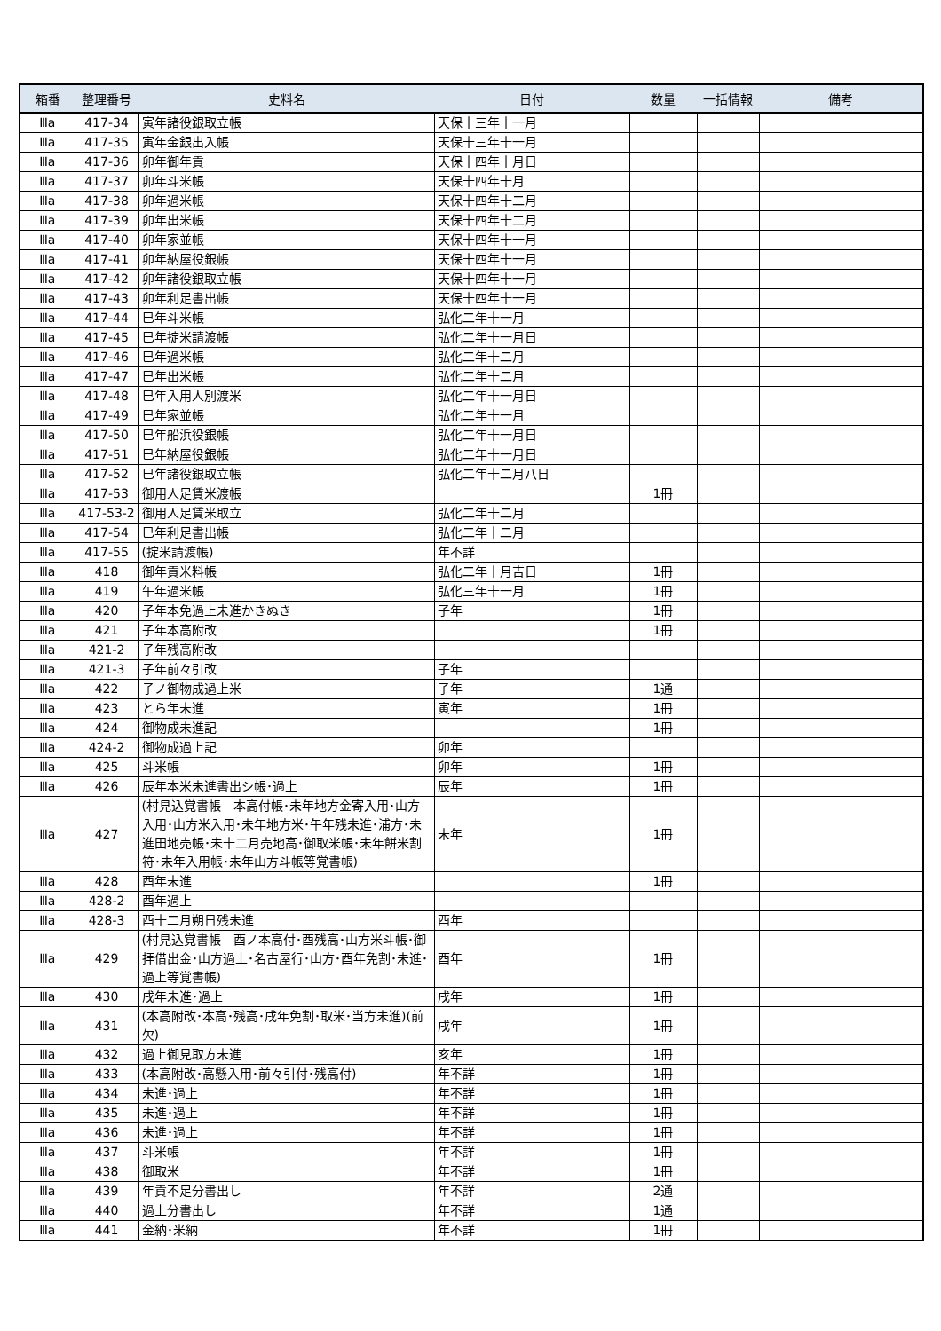| 箱番 | 整理番号 | 史料名 | 日付 | 数量 | 一括情報 | 備考 |
| --- | --- | --- | --- | --- | --- | --- |
| Ⅲa | 417-34 | 寅年諸役銀取立帳 | 天保十三年十一月 | | | |
| Ⅲa | 417-35 | 寅年金銀出入帳 | 天保十三年十一月 | | | |
| Ⅲa | 417-36 | 卯年御年貢 | 天保十四年十月日 | | | |
| Ⅲa | 417-37 | 卯年斗米帳 | 天保十四年十月 | | | |
| Ⅲa | 417-38 | 卯年過米帳 | 天保十四年十二月 | | | |
| Ⅲa | 417-39 | 卯年出米帳 | 天保十四年十二月 | | | |
| Ⅲa | 417-40 | 卯年家並帳 | 天保十四年十一月 | | | |
| Ⅲa | 417-41 | 卯年納屋役銀帳 | 天保十四年十一月 | | | |
| Ⅲa | 417-42 | 卯年諸役銀取立帳 | 天保十四年十一月 | | | |
| Ⅲa | 417-43 | 卯年利足書出帳 | 天保十四年十一月 | | | |
| Ⅲa | 417-44 | 巳年斗米帳 | 弘化二年十一月 | | | |
| Ⅲa | 417-45 | 巳年掟米請渡帳 | 弘化二年十一月日 | | | |
| Ⅲa | 417-46 | 巳年過米帳 | 弘化二年十二月 | | | |
| Ⅲa | 417-47 | 巳年出米帳 | 弘化二年十二月 | | | |
| Ⅲa | 417-48 | 巳年入用人別渡米 | 弘化二年十一月日 | | | |
| Ⅲa | 417-49 | 巳年家並帳 | 弘化二年十一月 | | | |
| Ⅲa | 417-50 | 巳年船浜役銀帳 | 弘化二年十一月日 | | | |
| Ⅲa | 417-51 | 巳年納屋役銀帳 | 弘化二年十一月日 | | | |
| Ⅲa | 417-52 | 巳年諸役銀取立帳 | 弘化二年十二月八日 | | | |
| Ⅲa | 417-53 | 御用人足賃米渡帳 | | 1冊 | | |
| Ⅲa | 417-53-2 | 御用人足賃米取立 | 弘化二年十二月 | | | |
| Ⅲa | 417-54 | 巳年利足書出帳 | 弘化二年十二月 | | | |
| Ⅲa | 417-55 | (掟米請渡帳) | 年不詳 | | | |
| Ⅲa | 418 | 御年貢米料帳 | 弘化二年十月吉日 | 1冊 | | |
| Ⅲa | 419 | 午年過米帳 | 弘化三年十一月 | 1冊 | | |
| Ⅲa | 420 | 子年本免過上未進かきぬき | 子年 | 1冊 | | |
| Ⅲa | 421 | 子年本高附改 | | 1冊 | | |
| Ⅲa | 421-2 | 子年残高附改 | | | | |
| Ⅲa | 421-3 | 子年前々引改 | 子年 | | | |
| Ⅲa | 422 | 子ノ御物成過上米 | 子年 | 1通 | | |
| Ⅲa | 423 | とら年未進 | 寅年 | 1冊 | | |
| Ⅲa | 424 | 御物成未進記 | | 1冊 | | |
| Ⅲa | 424-2 | 御物成過上記 | 卯年 | | | |
| Ⅲa | 425 | 斗米帳 | 卯年 | 1冊 | | |
| Ⅲa | 426 | 辰年本米未進書出シ帳･過上 | 辰年 | 1冊 | | |
| Ⅲa | 427 | (村見込覚書帳 本高付帳･未年地方金寄入用･山方入用･山方米入用･未年地方米･午年残未進･浦方･未進田地売帳･未十二月売地高･御取米帳･未年餅米割符･未年入用帳･未年山方斗帳等覚書帳) | 未年 | 1冊 | | |
| Ⅲa | 428 | 酉年未進 | | 1冊 | | |
| Ⅲa | 428-2 | 酉年過上 | | | | |
| Ⅲa | 428-3 | 酉十二月朔日残未進 | 酉年 | | | |
| Ⅲa | 429 | (村見込覚書帳 酉ノ本高付･酉残高･山方米斗帳･御拝借出金･山方過上･名古屋行･山方･酉年免割･未進･過上等覚書帳) | 酉年 | 1冊 | | |
| Ⅲa | 430 | 戌年未進･過上 | 戌年 | 1冊 | | |
| Ⅲa | 431 | (本高附改･本高･残高･戌年免割･取米･当方未進)(前欠) | 戌年 | 1冊 | | |
| Ⅲa | 432 | 過上御見取方未進 | 亥年 | 1冊 | | |
| Ⅲa | 433 | (本高附改･高懸入用･前々引付･残高付) | 年不詳 | 1冊 | | |
| Ⅲa | 434 | 未進･過上 | 年不詳 | 1冊 | | |
| Ⅲa | 435 | 未進･過上 | 年不詳 | 1冊 | | |
| Ⅲa | 436 | 未進･過上 | 年不詳 | 1冊 | | |
| Ⅲa | 437 | 斗米帳 | 年不詳 | 1冊 | | |
| Ⅲa | 438 | 御取米 | 年不詳 | 1冊 | | |
| Ⅲa | 439 | 年貢不足分書出し | 年不詳 | 2通 | | |
| Ⅲa | 440 | 過上分書出し | 年不詳 | 1通 | | |
| Ⅲa | 441 | 金納･米納 | 年不詳 | 1冊 | | |